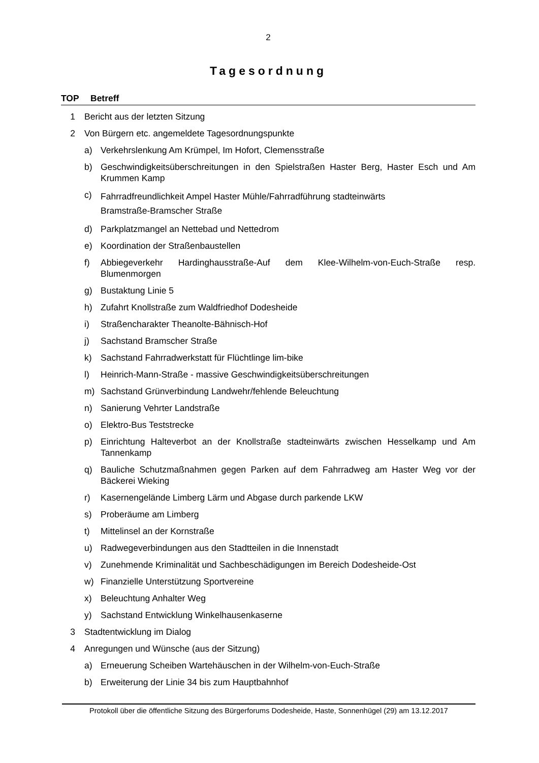2
Tagesordnung
TOP Betreff
1 Bericht aus der letzten Sitzung
2 Von Bürgern etc. angemeldete Tagesordnungspunkte
a) Verkehrslenkung Am Krümpel, Im Hofort, Clemensstraße
b) Geschwindigkeitsüberschreitungen in den Spielstraßen Haster Berg, Haster Esch und Am Krummen Kamp
c)
Fahrradfreundlichkeit Ampel Haster Mühle/Fahrradführung stadteinwärts
Bramstraße-Bramscher Straße
d) Parkplatzmangel an Nettebad und Nettedrom
e) Koordination der Straßenbaustellen
f) Abbiegeverkehr Hardinghausstraße-Auf dem Klee-Wilhelm-von-Euch-Straße resp. Blumenmorgen
g) Bustaktung Linie 5
h) Zufahrt Knollstraße zum Waldfriedhof Dodesheide
i) Straßencharakter Theanolte-Bähnisch-Hof
j) Sachstand Bramscher Straße
k) Sachstand Fahrradwerkstatt für Flüchtlinge lim-bike
l) Heinrich-Mann-Straße - massive Geschwindigkeitsüberschreitungen
m) Sachstand Grünverbindung Landwehr/fehlende Beleuchtung
n) Sanierung Vehrter Landstraße
o) Elektro-Bus Teststrecke
p) Einrichtung Halteverbot an der Knollstraße stadteinwärts zwischen Hesselkamp und Am Tannenkamp
q) Bauliche Schutzmaßnahmen gegen Parken auf dem Fahrradweg am Haster Weg vor der Bäckerei Wieking
r) Kasernengelände Limberg Lärm und Abgase durch parkende LKW
s) Proberäume am Limberg
t) Mittelinsel an der Kornstraße
u) Radwegeverbindungen aus den Stadtteilen in die Innenstadt
v) Zunehmende Kriminalität und Sachbeschädigungen im Bereich Dodesheide-Ost
w) Finanzielle Unterstützung Sportvereine
x) Beleuchtung Anhalter Weg
y) Sachstand Entwicklung Winkelhausenkaserne
3 Stadtentwicklung im Dialog
4 Anregungen und Wünsche (aus der Sitzung)
a) Erneuerung Scheiben Wartehäuschen in der Wilhelm-von-Euch-Straße
b) Erweiterung der Linie 34 bis zum Hauptbahnhof
Protokoll über die öffentliche Sitzung des Bürgerforums Dodesheide, Haste, Sonnenhügel (29) am 13.12.2017